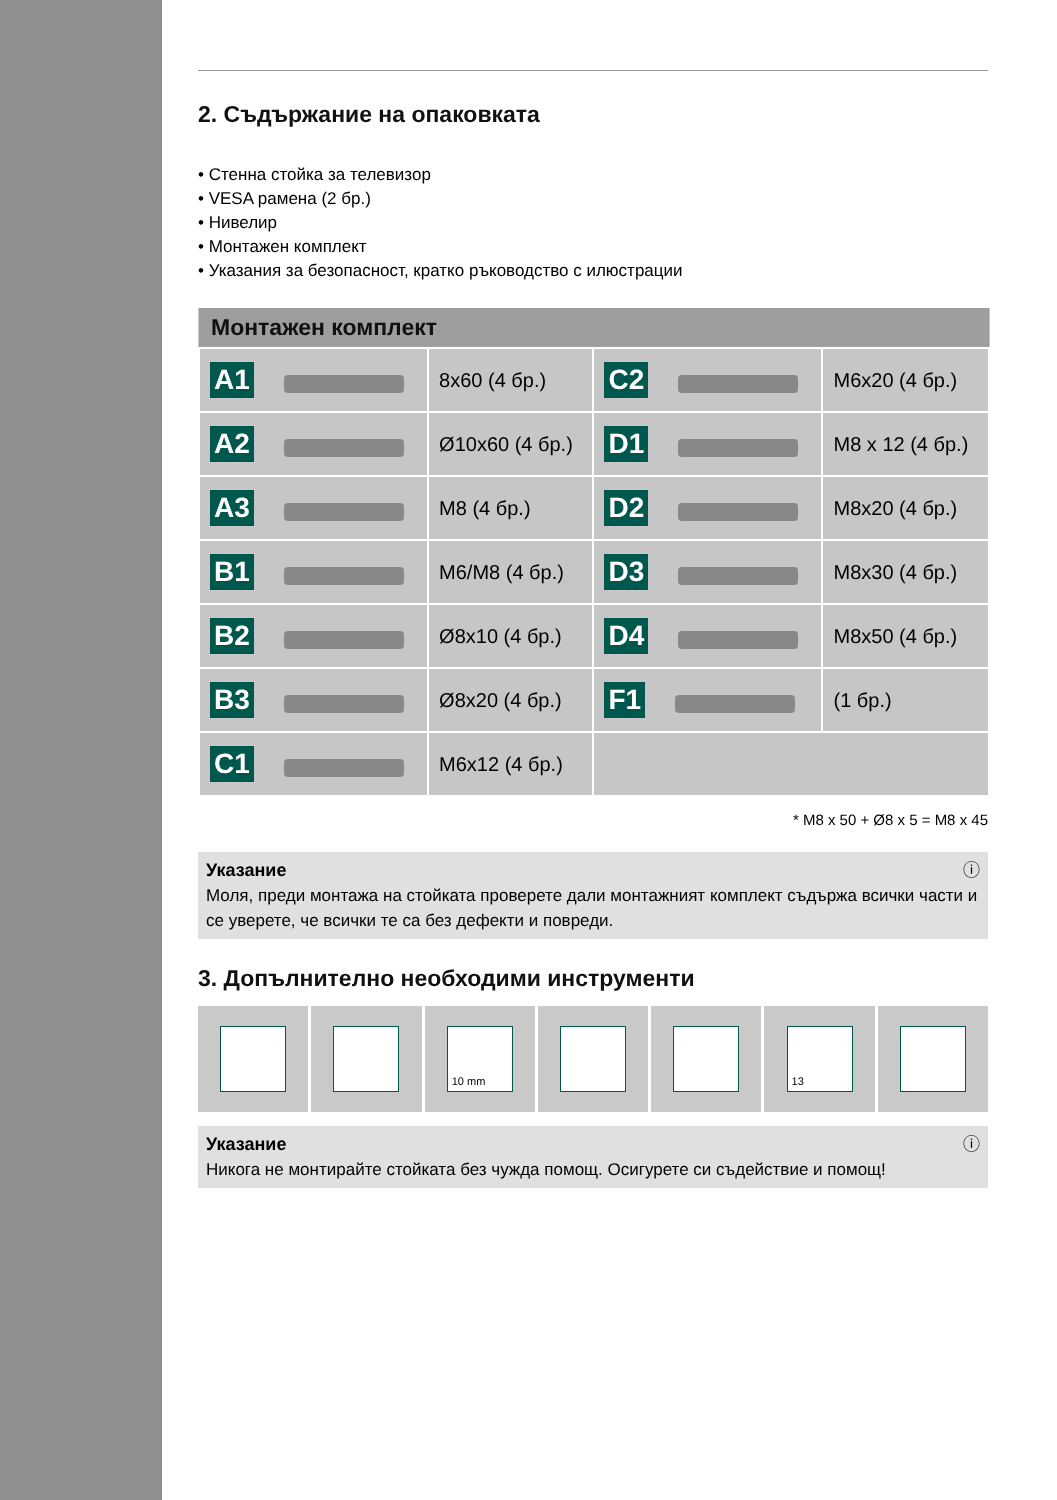2. Съдържание на опаковката
• Стенна стойка за телевизор
• VESA рамена (2 бр.)
• Нивелир
• Монтажен комплект
• Указания за безопасност, кратко ръководство с илюстрации
| Монтажен комплект | | | |
| --- | --- | --- | --- |
| A1 | 8x60 (4 бр.) | C2 | M6x20 (4 бр.) |
| A2 | Ø10x60 (4 бр.) | D1 | M8 x 12 (4 бр.) |
| A3 | M8 (4 бр.) | D2 | M8x20 (4 бр.) |
| B1 | M6/M8 (4 бр.) | D3 | M8x30 (4 бр.) |
| B2 | Ø8x10 (4 бр.) | D4 | M8x50 (4 бр.) |
| B3 | Ø8x20 (4 бр.) | F1 | (1 бр.) |
| C1 | M6x12 (4 бр.) | | |
* M8 x 50 + Ø8 x 5 = M8 x 45
Указание ⓘ
Моля, преди монтажа на стойката проверете дали монтажният комплект съдържа всички части и се уверете, че всички те са без дефекти и повреди.
3. Допълнително необходими инструменти
10 mm 13
Указание ⓘ
Никога не монтирайте стойката без чужда помощ. Осигурете си съдействие и помощ!